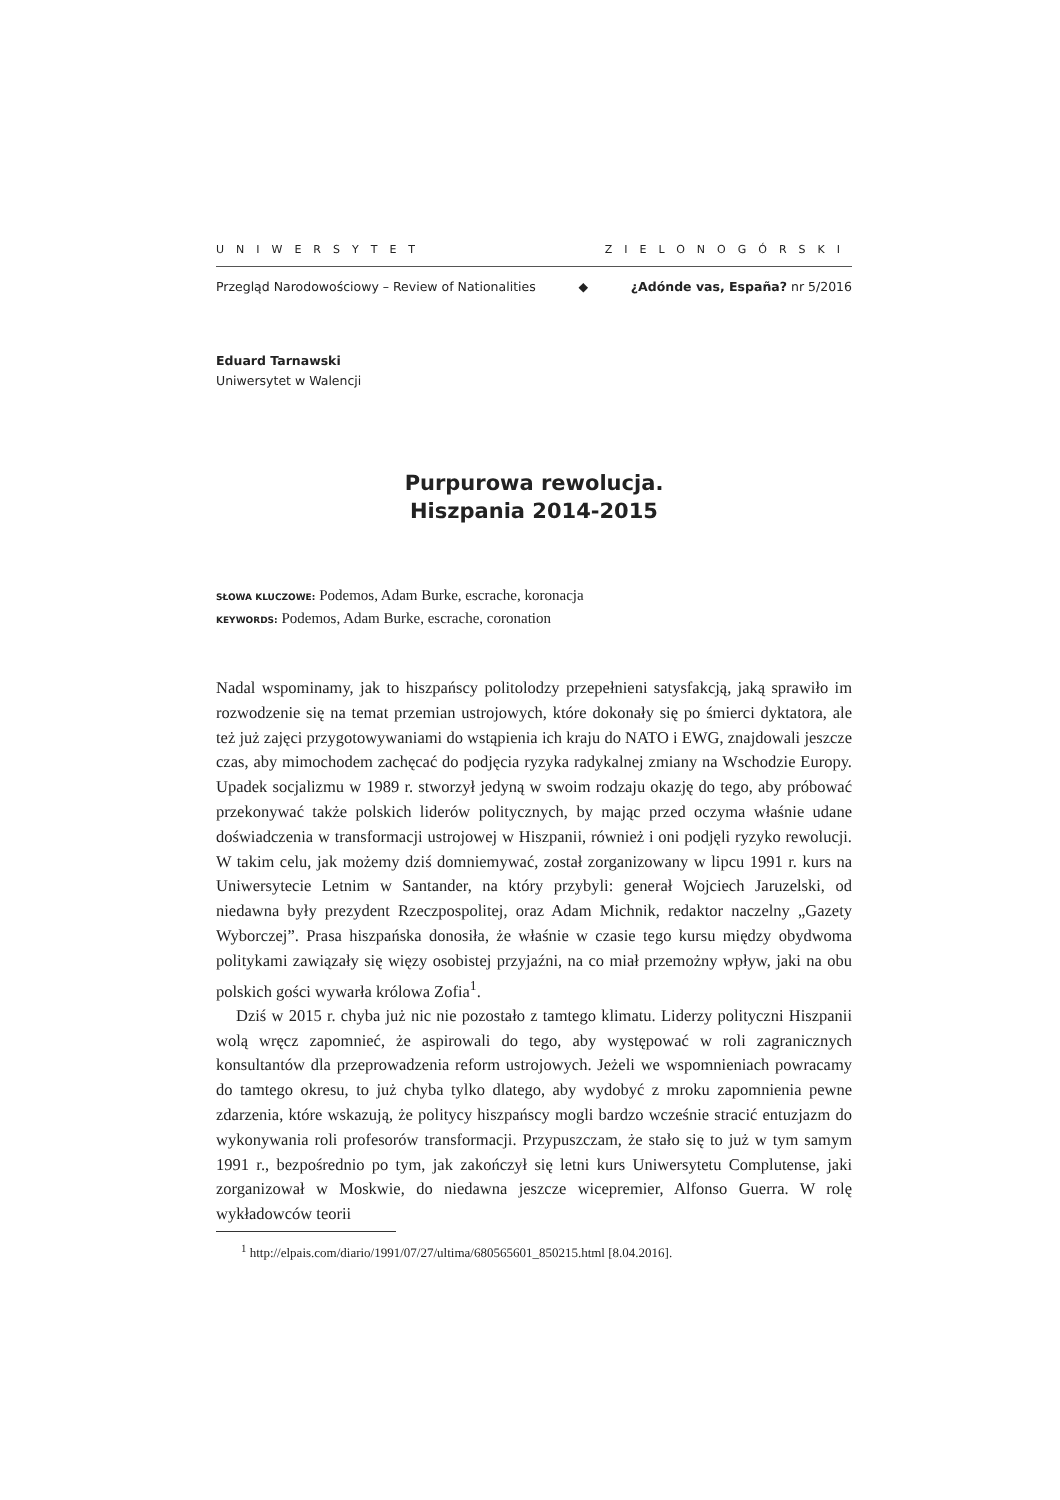UNIWERSYTET ZIELONOGÓRSKI
Przegląd Narodowościowy – Review of Nationalities ◆ ¿Adónde vas, España? nr 5/2016
Eduard Tarnawski
Uniwersytet w Walencji
Purpurowa rewolucja.
Hiszpania 2014-2015
SŁOWA KLUCZOWE: Podemos, Adam Burke, escrache, koronacja
KEYWORDS: Podemos, Adam Burke, escrache, coronation
Nadal wspominamy, jak to hiszpańscy politolodzy przepełnieni satysfakcją, jaką sprawiło im rozwodzenie się na temat przemian ustrojowych, które dokonały się po śmierci dyktatora, ale też już zajęci przygotowywaniami do wstąpienia ich kraju do NATO i EWG, znajdowali jeszcze czas, aby mimochodem zachęcać do podjęcia ryzyka radykalnej zmiany na Wschodzie Europy. Upadek socjalizmu w 1989 r. stworzył jedyną w swoim rodzaju okazję do tego, aby próbować przekonywać także polskich liderów politycznych, by mając przed oczyma właśnie udane doświadczenia w transformacji ustrojowej w Hiszpanii, również i oni podjęli ryzyko rewolucji. W takim celu, jak możemy dziś domniemywać, został zorganizowany w lipcu 1991 r. kurs na Uniwersytecie Letnim w Santander, na który przybyli: generał Wojciech Jaruzelski, od niedawna były prezydent Rzeczpospolitej, oraz Adam Michnik, redaktor naczelny „Gazety Wyborczej”. Prasa hiszpańska donosiła, że właśnie w czasie tego kursu między obydwoma politykami zawiązały się więzy osobistej przyjaźni, na co miał przemożny wpływ, jaki na obu polskich gości wywarła królowa Zofia<sup>1</sup>.
Dziś w 2015 r. chyba już nic nie pozostało z tamtego klimatu. Liderzy polityczni Hiszpanii wolą wręcz zapomnieć, że aspirowali do tego, aby występować w roli zagranicznych konsultantów dla przeprowadzenia reform ustrojowych. Jeżeli we wspomnieniach powracamy do tamtego okresu, to już chyba tylko dlatego, aby wydobyć z mroku zapomnienia pewne zdarzenia, które wskazują, że politycy hiszpańscy mogli bardzo wcześnie stracić entuzjazm do wykonywania roli profesorów transformacji. Przypuszczam, że stało się to już w tym samym 1991 r., bezpośrednio po tym, jak zakończył się letni kurs Uniwersytetu Complutense, jaki zorganizował w Moskwie, do niedawna jeszcze wicepremier, Alfonso Guerra. W rolę wykładowców teorii
<sup>1</sup> http://elpais.com/diario/1991/07/27/ultima/680565601_850215.html [8.04.2016].